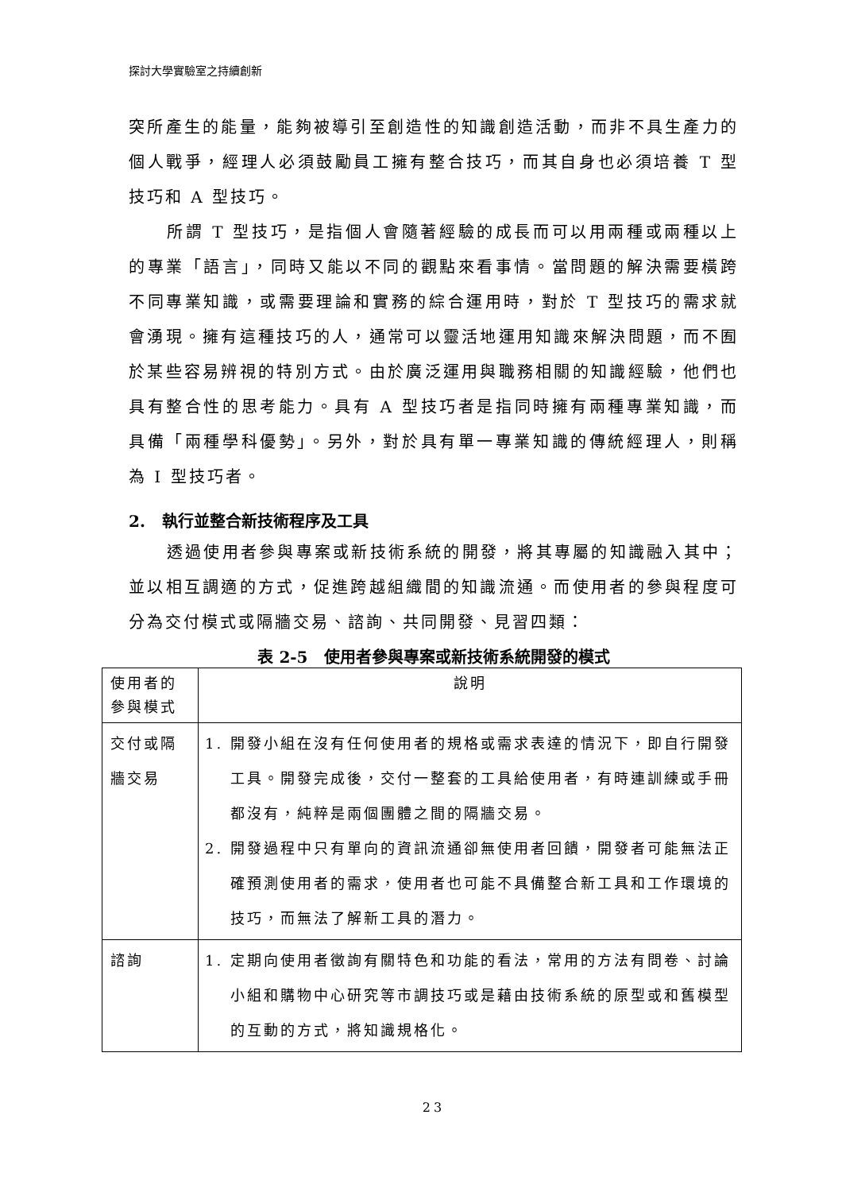探討大學實驗室之持續創新
突所產生的能量，能夠被導引至創造性的知識創造活動，而非不具生產力的個人戰爭，經理人必須鼓勵員工擁有整合技巧，而其自身也必須培養 T 型技巧和 A 型技巧。
所謂 T 型技巧，是指個人會隨著經驗的成長而可以用兩種或兩種以上的專業「語言」，同時又能以不同的觀點來看事情。當問題的解決需要橫跨不同專業知識，或需要理論和實務的綜合運用時，對於 T 型技巧的需求就會湧現。擁有這種技巧的人，通常可以靈活地運用知識來解決問題，而不囿於某些容易辨視的特別方式。由於廣泛運用與職務相關的知識經驗，他們也具有整合性的思考能力。具有 A 型技巧者是指同時擁有兩種專業知識，而具備「兩種學科優勢」。另外，對於具有單一專業知識的傳統經理人，則稱為 I 型技巧者。
2. 執行並整合新技術程序及工具
透過使用者參與專案或新技術系統的開發，將其專屬的知識融入其中；並以相互調適的方式，促進跨越組織間的知識流通。而使用者的參與程度可分為交付模式或隔牆交易、諮詢、共同開發、見習四類：
表 2-5　使用者參與專案或新技術系統開發的模式
| 使用者的參與模式 | 說明 |
| --- | --- |
| 交付或隔牆交易 | 1. 開發小組在沒有任何使用者的規格或需求表達的情況下，即自行開發工具。開發完成後，交付一整套的工具給使用者，有時連訓練或手冊都沒有，純粹是兩個團體之間的隔牆交易。 2. 開發過程中只有單向的資訊流通卻無使用者回饋，開發者可能無法正確預測使用者的需求，使用者也可能不具備整合新工具和工作環境的技巧，而無法了解新工具的潛力。 |
| 諮詢 | 1. 定期向使用者徵詢有關特色和功能的看法，常用的方法有問卷、討論小組和購物中心研究等市調技巧或是藉由技術系統的原型或和舊模型的互動的方式，將知識規格化。 |
23